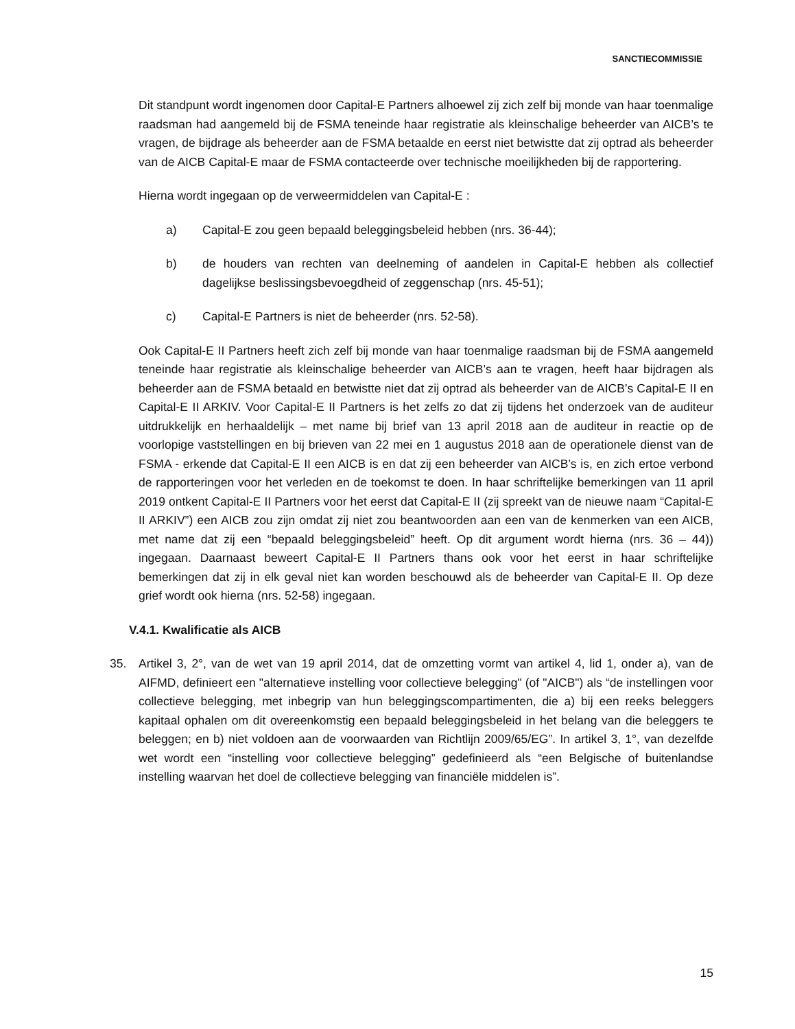SANCTIECOMMISSIE
Dit standpunt wordt ingenomen door Capital-E Partners alhoewel zij zich zelf bij monde van haar toenmalige raadsman had aangemeld bij de FSMA teneinde haar registratie als kleinschalige beheerder van AICB’s te vragen, de bijdrage als beheerder aan de FSMA betaalde en eerst niet betwistte dat zij optrad als beheerder van de AICB Capital-E maar de FSMA contacteerde over technische moeilijkheden bij de rapportering.
Hierna wordt ingegaan op de verweermiddelen van Capital-E :
a) Capital-E zou geen bepaald beleggingsbeleid hebben (nrs. 36-44);
b) de houders van rechten van deelneming of aandelen in Capital-E hebben als collectief dagelijkse beslissingsbevoegdheid of zeggenschap (nrs. 45-51);
c) Capital-E Partners is niet de beheerder (nrs. 52-58).
Ook Capital-E II Partners heeft zich zelf bij monde van haar toenmalige raadsman bij de FSMA aangemeld teneinde haar registratie als kleinschalige beheerder van AICB’s aan te vragen, heeft haar bijdragen als beheerder aan de FSMA betaald en betwistte niet dat zij optrad als beheerder van de AICB’s Capital-E II en Capital-E II ARKIV. Voor Capital-E II Partners is het zelfs zo dat zij tijdens het onderzoek van de auditeur uitdrukkelijk en herhaaldelijk – met name bij brief van 13 april 2018 aan de auditeur in reactie op de voorlopige vaststellingen en bij brieven van 22 mei en 1 augustus 2018 aan de operationele dienst van de FSMA - erkende dat Capital-E II een AICB is en dat zij een beheerder van AICB’s is, en zich ertoe verbond de rapporteringen voor het verleden en de toekomst te doen. In haar schriftelijke bemerkingen van 11 april 2019 ontkent Capital-E II Partners voor het eerst dat Capital-E II (zij spreekt van de nieuwe naam “Capital-E II ARKIV”) een AICB zou zijn omdat zij niet zou beantwoorden aan een van de kenmerken van een AICB, met name dat zij een “bepaald beleggingsbeleid” heeft. Op dit argument wordt hierna (nrs. 36 – 44)) ingegaan. Daarnaast beweert Capital-E II Partners thans ook voor het eerst in haar schriftelijke bemerkingen dat zij in elk geval niet kan worden beschouwd als de beheerder van Capital-E II. Op deze grief wordt ook hierna (nrs. 52-58) ingegaan.
V.4.1. Kwalificatie als AICB
35. Artikel 3, 2°, van de wet van 19 april 2014, dat de omzetting vormt van artikel 4, lid 1, onder a), van de AIFMD, definieert een "alternatieve instelling voor collectieve belegging" (of "AICB") als “de instellingen voor collectieve belegging, met inbegrip van hun beleggingscompartimenten, die a) bij een reeks beleggers kapitaal ophalen om dit overeenkomstig een bepaald beleggingsbeleid in het belang van die beleggers te beleggen; en b) niet voldoen aan de voorwaarden van Richtlijn 2009/65/EG”. In artikel 3, 1°, van dezelfde wet wordt een “instelling voor collectieve belegging” gedefinieerd als “een Belgische of buitenlandse instelling waarvan het doel de collectieve belegging van financiële middelen is”.
15